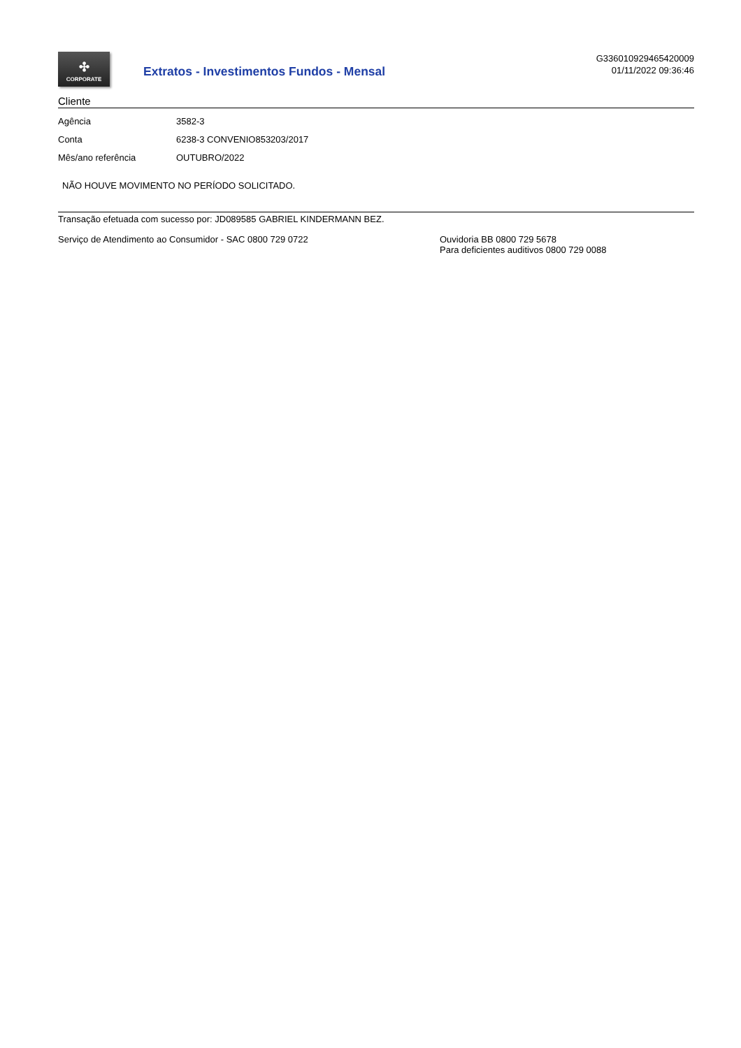✣
CORPORATE
Extratos - Investimentos Fundos - Mensal
G336010929465420009
01/11/2022 09:36:46
Cliente
| Agência | 3582-3 |
| Conta | 6238-3 CONVENIO853203/2017 |
| Mês/ano referência | OUTUBRO/2022 |
NÃO HOUVE MOVIMENTO NO PERÍODO SOLICITADO.
Transação efetuada com sucesso por: JD089585 GABRIEL KINDERMANN BEZ.
Serviço de Atendimento ao Consumidor - SAC 0800 729 0722 Ouvidoria BB 0800 729 5678
Para deficientes auditivos 0800 729 0088